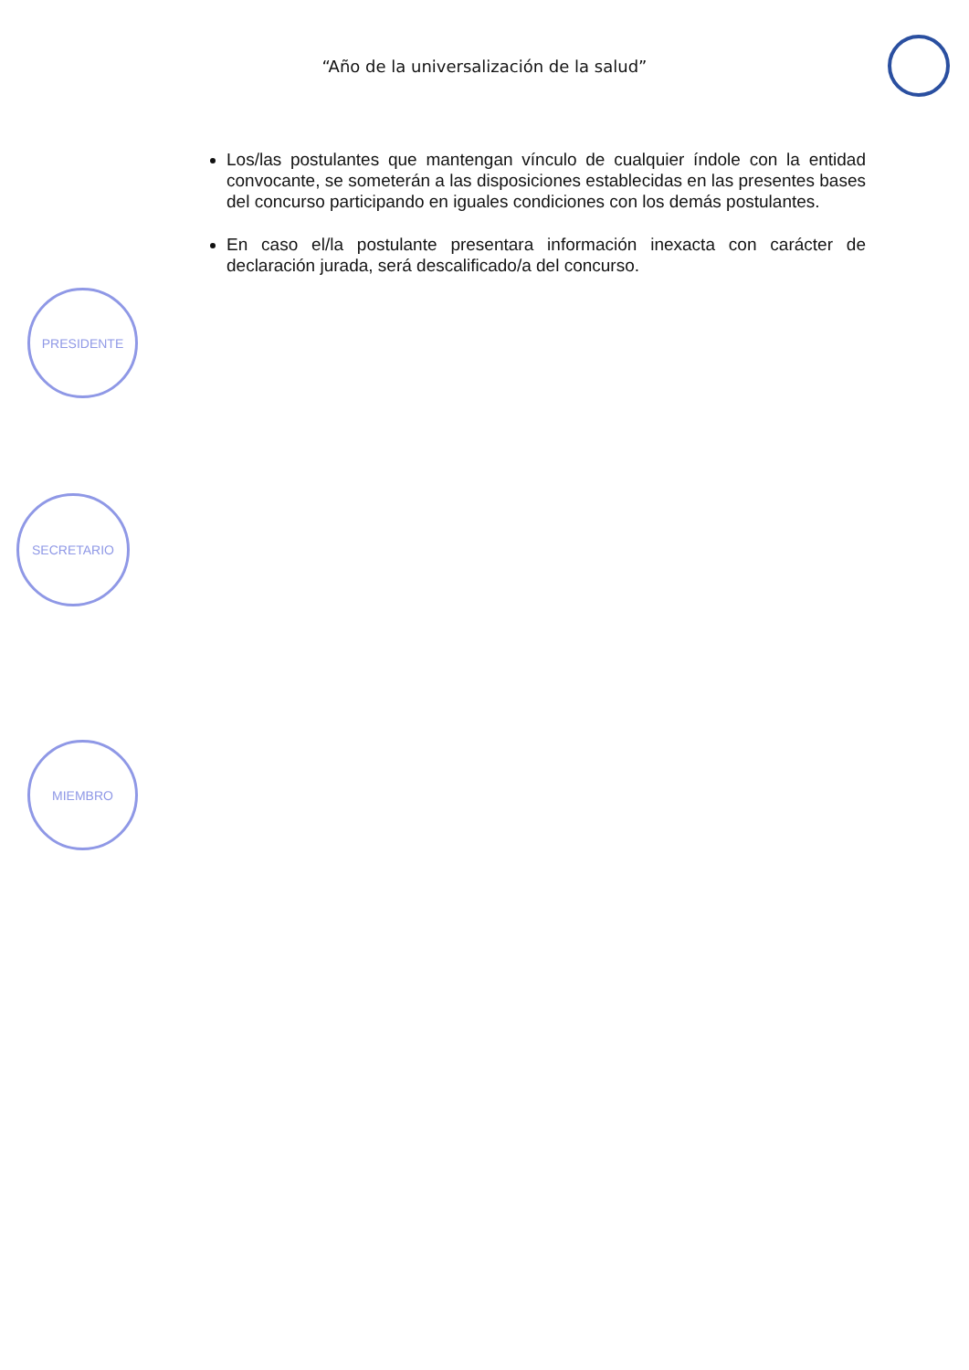“Año de la universalización de la salud”
Los/las postulantes que mantengan vínculo de cualquier índole con la entidad convocante, se someterán a las disposiciones establecidas en las presentes bases del concurso participando en iguales condiciones con los demás postulantes.
En caso el/la postulante presentara información inexacta con carácter de declaración jurada, será descalificado/a del concurso.
PRESIDENTE
SECRETARIO
MIEMBRO